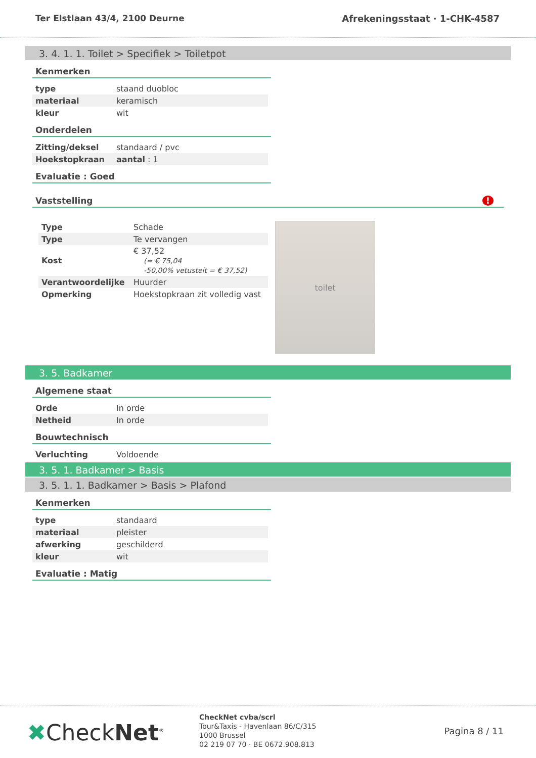Ter Elstlaan 43/4, 2100 Deurne Afrekeningsstaat · 1-CHK-4587
3. 4. 1. 1. Toilet > Specifiek > Toiletpot
Kenmerken
| type | staand duobloc |
| materiaal | keramisch |
| kleur | wit |
Onderdelen
| Zitting/deksel | standaard / pvc |
| Hoekstopkraan | aantal : 1 |
Evaluatie : Goed
Vaststelling !
| Type | Schade |
| Type | Te vervangen |
| Kost | € 37,52 (= € 75,04 -50,00% vetusteit = € 37,52) |
| Verantwoordelijke | Huurder |
| Opmerking | Hoekstopkraan zit volledig vast |
toilet
3. 5. Badkamer
Algemene staat
| Orde | In orde |
| Netheid | In orde |
Bouwtechnisch
| Verluchting | Voldoende |
3. 5. 1. Badkamer > Basis
3. 5. 1. 1. Badkamer > Basis > Plafond
Kenmerken
| type | standaard |
| materiaal | pleister |
| afwerking | geschilderd |
| kleur | wit |
Evaluatie : Matig
✖CheckNet<sup>®</sup>
CheckNet cvba/scrl
Tour&Taxis - Havenlaan 86/C/315
1000 Brussel
02 219 07 70 · BE 0672.908.813
Pagina 8 / 11